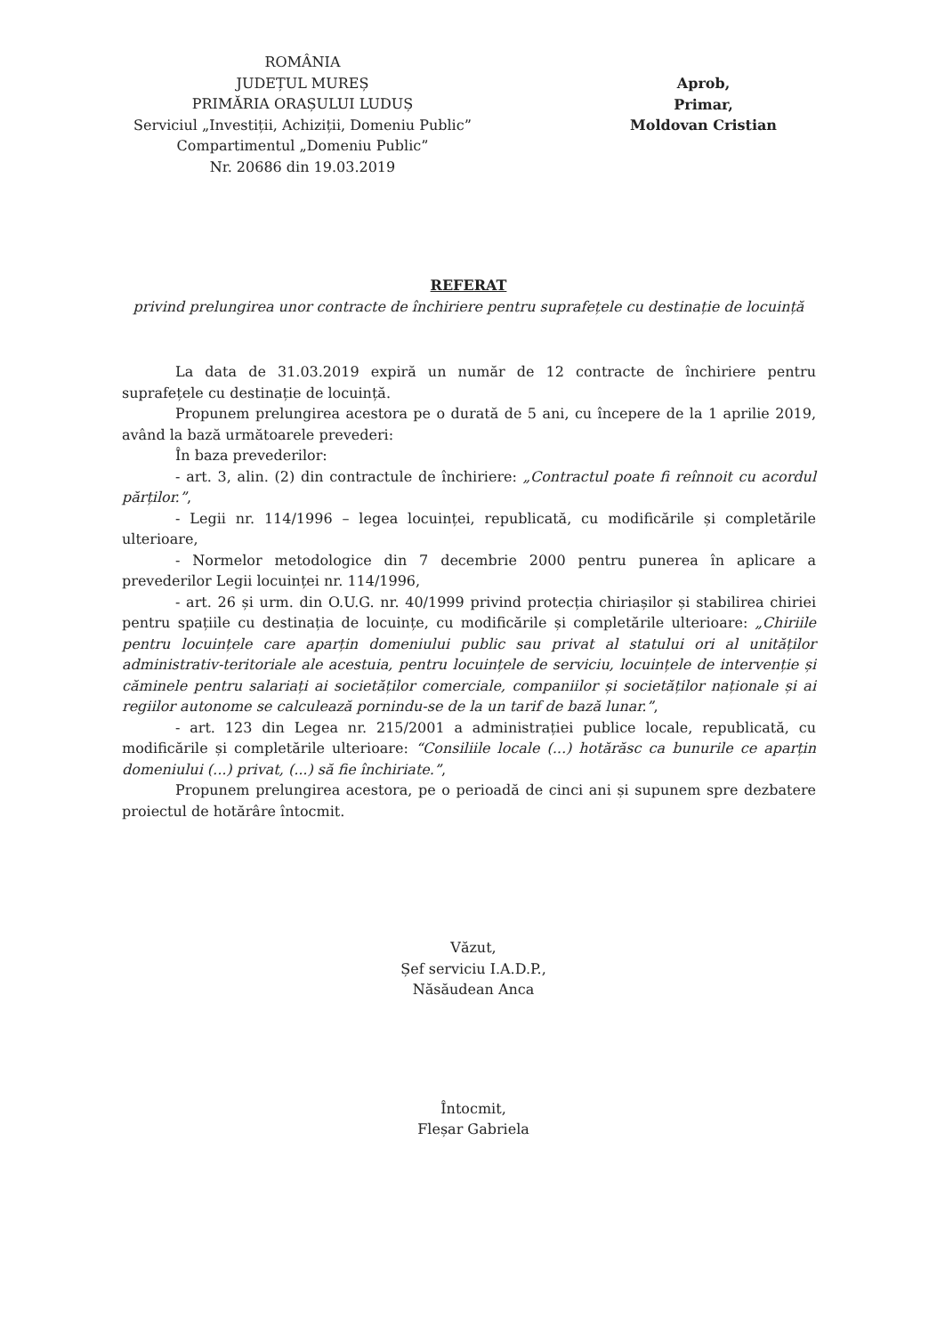ROMÂNIA
JUDEȚUL MUREȘ
PRIMĂRIA ORAȘULUI LUDUȘ
Serviciul „Investiții, Achiziții, Domeniu Public”
Compartimentul „Domeniu Public”
Nr. 20686 din 19.03.2019
Aprob,
Primar,
Moldovan Cristian
REFERAT
privind prelungirea unor contracte de închiriere pentru suprafețele cu destinație de locuință
La data de 31.03.2019 expiră un număr de 12 contracte de închiriere pentru suprafețele cu destinație de locuință.
Propunem prelungirea acestora pe o durată de 5 ani, cu începere de la 1 aprilie 2019, având la bază următoarele prevederi:
În baza prevederilor:
- art. 3, alin. (2) din contractule de închiriere: „Contractul poate fi reînnoit cu acordul părților.”,
- Legii nr. 114/1996 – legea locuinței, republicată, cu modificările și completările ulterioare,
- Normelor metodologice din 7 decembrie 2000 pentru punerea în aplicare a prevederilor Legii locuinței nr. 114/1996,
- art. 26 și urm. din O.U.G. nr. 40/1999 privind protecția chiriașilor și stabilirea chiriei pentru spațiile cu destinația de locuințe, cu modificările și completările ulterioare: „Chiriile pentru locuințele care aparțin domeniului public sau privat al statului ori al unităților administrativ-teritoriale ale acestuia, pentru locuințele de serviciu, locuințele de intervenție și căminele pentru salariați ai societăților comerciale, companiilor și societăților naționale și ai regiilor autonome se calculează pornindu-se de la un tarif de bază lunar.”,
- art. 123 din Legea nr. 215/2001 a administrației publice locale, republicată, cu modificările și completările ulterioare: “Consiliile locale (...) hotărăsc ca bunurile ce aparțin domeniului (...) privat, (...) să fie închiriate.”,
Propunem prelungirea acestora, pe o perioadă de cinci ani și supunem spre dezbatere proiectul de hotărâre întocmit.
Văzut,
Șef serviciu I.A.D.P.,
Năsăudean Anca
Întocmit,
Fleșar Gabriela